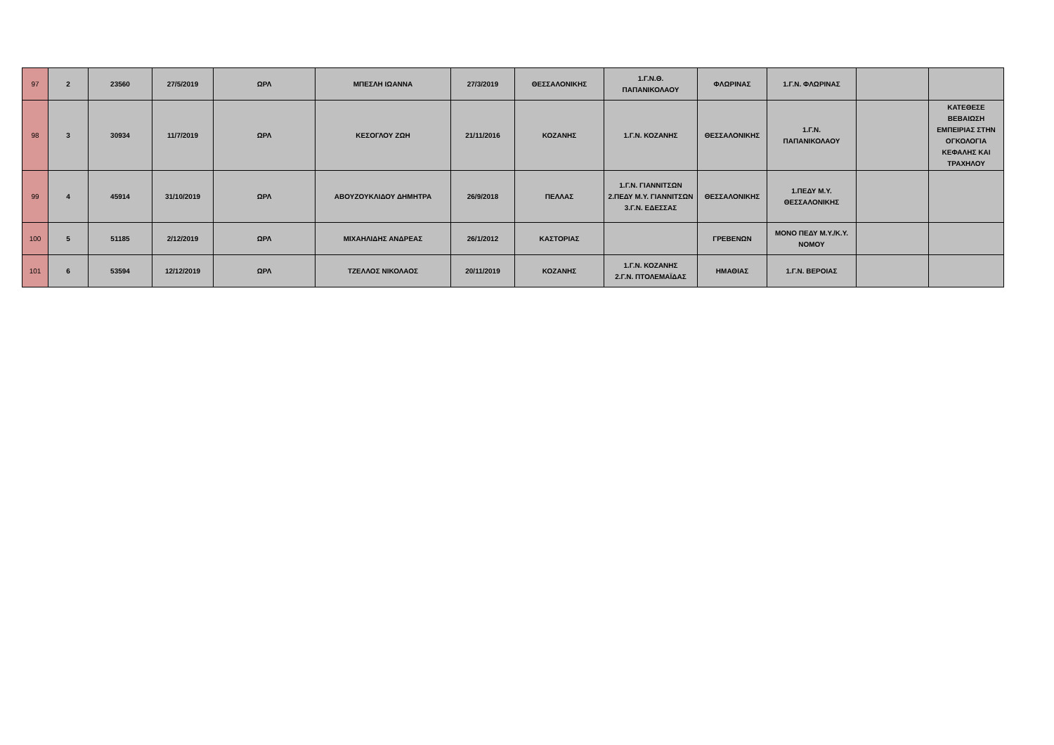| 97 | 2 | 23560 | 27/5/2019 | ΩΡΛ | ΜΠΕΣΛΗ ΙΩΑΝΝΑ | 27/3/2019 | ΘΕΣΣΑΛΟΝΙΚΗΣ | 1.Γ.Ν.Θ. ΠΑΠΑΝΙΚΟΛΑΟΥ | ΦΛΩΡΙΝΑΣ | 1.Γ.Ν. ΦΛΩΡΙΝΑΣ | | |
| 98 | 3 | 30934 | 11/7/2019 | ΩΡΛ | ΚΕΣΟΓΛΟΥ ΖΩΗ | 21/11/2016 | ΚΟΖΑΝΗΣ | 1.Γ.Ν. ΚΟΖΑΝΗΣ | ΘΕΣΣΑΛΟΝΙΚΗΣ | 1.Γ.Ν. ΠΑΠΑΝΙΚΟΛΑΟΥ | | ΚΑΤΕΘΕΣΕ ΒΕΒΑΙΩΣΗ ΕΜΠΕΙΡΙΑΣ ΣΤΗΝ ΟΓΚΟΛΟΓΙΑ ΚΕΦΑΛΗΣ ΚΑΙ ΤΡΑΧΗΛΟΥ |
| 99 | 4 | 45914 | 31/10/2019 | ΩΡΛ | ΑΒΟΥΖΟΥΚΛΙΔΟΥ ΔΗΜΗΤΡΑ | 26/9/2018 | ΠΕΛΛΑΣ | 1.Γ.Ν. ΓΙΑΝΝΙΤΣΩΝ 2.ΠΕΔΥ Μ.Υ. ΓΙΑΝΝΙΤΣΩΝ 3.Γ.Ν. ΕΔΕΣΣΑΣ | ΘΕΣΣΑΛΟΝΙΚΗΣ | 1.ΠΕΔΥ Μ.Υ. ΘΕΣΣΑΛΟΝΙΚΗΣ | | |
| 100 | 5 | 51185 | 2/12/2019 | ΩΡΛ | ΜΙΧΑΗΛΙΔΗΣ ΑΝΔΡΕΑΣ | 26/1/2012 | ΚΑΣΤΟΡΙΑΣ | | ΓΡΕΒΕΝΩΝ | ΜΟΝΟ ΠΕΔΥ Μ.Υ./Κ.Υ. ΝΟΜΟΥ | | |
| 101 | 6 | 53594 | 12/12/2019 | ΩΡΛ | ΤΖΕΛΛΟΣ ΝΙΚΟΛΑΟΣ | 20/11/2019 | ΚΟΖΑΝΗΣ | 1.Γ.Ν. ΚΟΖΑΝΗΣ 2.Γ.Ν. ΠΤΟΛΕΜΑΪΔΑΣ | ΗΜΑΘΙΑΣ | 1.Γ.Ν. ΒΕΡΟΙΑΣ | | |